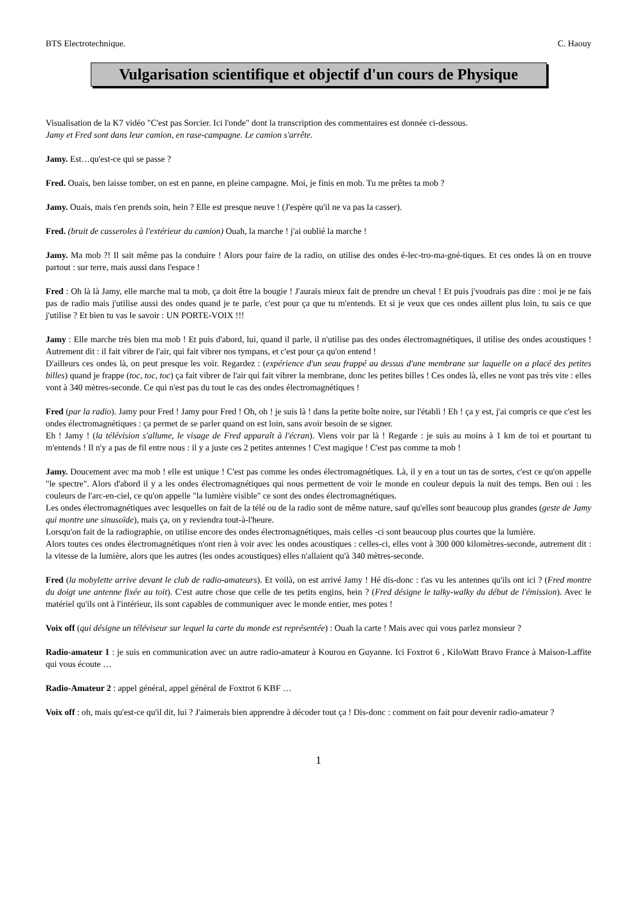BTS Electrotechnique. C. Haouy
Vulgarisation scientifique et objectif d'un cours de Physique
Visualisation de la K7 vidéo "C'est pas Sorcier. Ici l'onde" dont la transcription des commentaires est donnée ci-dessous.
Jamy et Fred sont dans leur camion, en rase-campagne. Le camion s'arrête.
Jamy. Est…qu'est-ce qui se passe ?
Fred. Ouais, ben laisse tomber, on est en panne, en pleine campagne. Moi, je finis en mob. Tu me prêtes ta mob ?
Jamy. Ouais, mais t'en prends soin, hein ? Elle est presque neuve ! (J'espère qu'il ne va pas la casser).
Fred. (bruit de casseroles à l'extérieur du camion) Ouah, la marche ! j'ai oublié la marche !
Jamy. Ma mob ?! Il sait même pas la conduire ! Alors pour faire de la radio, on utilise des ondes é-lec-tro-ma-gné-tiques. Et ces ondes là on en trouve partout : sur terre, mais aussi dans l'espace !
Fred : Oh là là Jamy, elle marche mal ta mob, ça doit être la bougie ! J'aurais mieux fait de prendre un cheval ! Et puis j'voudrais pas dire : moi je ne fais pas de radio mais j'utilise aussi des ondes quand je te parle, c'est pour ça que tu m'entends. Et si je veux que ces ondes aillent plus loin, tu sais ce que j'utilise ? Et bien tu vas le savoir : UN PORTE-VOIX !!!
Jamy : Elle marche très bien ma mob ! Et puis d'abord, lui, quand il parle, il n'utilise pas des ondes électromagnétiques, il utilise des ondes acoustiques ! Autrement dit : il fait vibrer de l'air, qui fait vibrer nos tympans, et c'est pour ça qu'on entend !
D'ailleurs ces ondes là, on peut presque les voir. Regardez : (expérience d'un seau frappé au dessus d'une membrane sur laquelle on a placé des petites billes) quand je frappe (toc, toc, toc) ça fait vibrer de l'air qui fait vibrer la membrane, donc les petites billes ! Ces ondes là, elles ne vont pas très vite : elles vont à 340 mètres-seconde. Ce qui n'est pas du tout le cas des ondes électromagnétiques !
Fred (par la radio). Jamy pour Fred ! Jamy pour Fred ! Oh, oh ! je suis là ! dans la petite boîte noire, sur l'établi ! Eh ! ça y est, j'ai compris ce que c'est les ondes électromagnétiques : ça permet de se parler quand on est loin, sans avoir besoin de se signer.
Eh ! Jamy ! (la télévision s'allume, le visage de Fred apparaît à l'écran). Viens voir par là ! Regarde : je suis au moins à 1 km de toi et pourtant tu m'entends ! Il n'y a pas de fil entre nous : il y a juste ces 2 petites antennes ! C'est magique ! C'est pas comme ta mob !
Jamy. Doucement avec ma mob ! elle est unique ! C'est pas comme les ondes électromagnétiques. Là, il y en a tout un tas de sortes, c'est ce qu'on appelle "le spectre". Alors d'abord il y a les ondes électromagnétiques qui nous permettent de voir le monde en couleur depuis la nuit des temps. Ben oui : les couleurs de l'arc-en-ciel, ce qu'on appelle "la lumière visible" ce sont des ondes électromagnétiques.
Les ondes électromagnétiques avec lesquelles on fait de la télé ou de la radio sont de même nature, sauf qu'elles sont beaucoup plus grandes (geste de Jamy qui montre une sinusoïde), mais ça, on y reviendra tout-à-l'heure.
Lorsqu'on fait de la radiographie, on utilise encore des ondes électromagnétiques, mais celles -ci sont beaucoup plus courtes que la lumière.
Alors toutes ces ondes électromagnétiques n'ont rien à voir avec les ondes acoustiques : celles-ci, elles vont à 300 000 kilomètres-seconde, autrement dit : la vitesse de la lumière, alors que les autres (les ondes acoustiques) elles n'allaient qu'à 340 mètres-seconde.
Fred (la mobylette arrive devant le club de radio-amateurs). Et voilà, on est arrivé Jamy ! Hé dis-donc : t'as vu les antennes qu'ils ont ici ? (Fred montre du doigt une antenne fixée au toit). C'est autre chose que celle de tes petits engins, hein ? (Fred désigne le talky-walky du début de l'émission). Avec le matériel qu'ils ont à l'intérieur, ils sont capables de communiquer avec le monde entier, mes potes !
Voix off (qui désigne un téléviseur sur lequel la carte du monde est représentée) : Ouah la carte ! Mais avec qui vous parlez monsieur ?
Radio-amateur 1 : je suis en communication avec un autre radio-amateur à Kourou en Guyanne. Ici Foxtrot 6 , KiloWatt Bravo France à Maison-Laffite qui vous écoute …
Radio-Amateur 2 : appel général, appel général de Foxtrot 6 KBF …
Voix off : oh, mais qu'est-ce qu'il dit, lui ? J'aimerais bien apprendre à décoder tout ça ! Dis-donc : comment on fait pour devenir radio-amateur ?
1